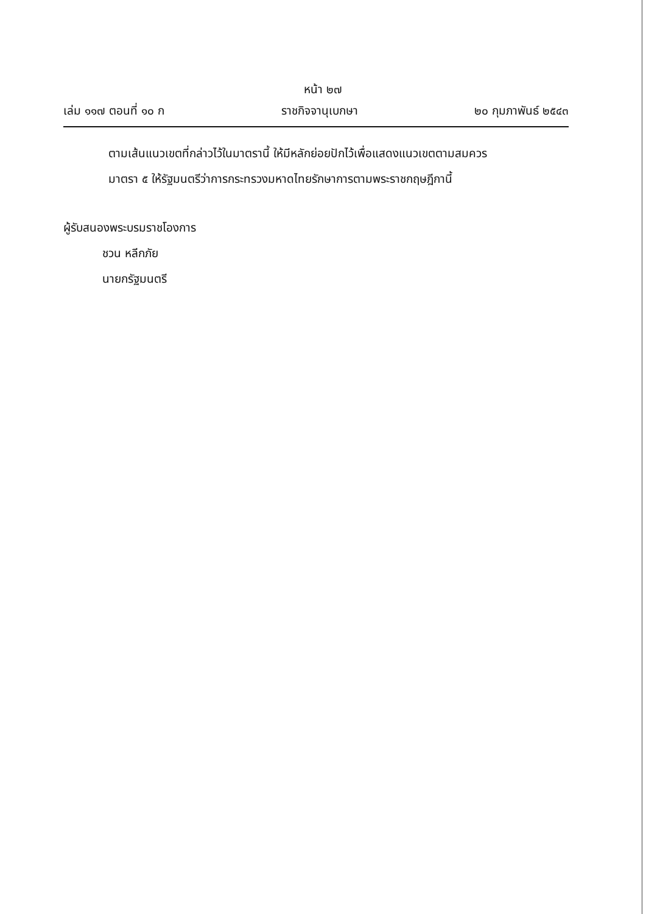หน้า ๒๗
เล่ม ๑๑๗ ตอนที่ ๑๐ ก ราชกิจจานุเบกษา ๒๐ กุมภาพันธ์ ๒๕๔๓
ตามเส้นแนวเขตที่กล่าวไว้ในมาตรานี้ ให้มีหลักย่อยปักไว้เพื่อแสดงแนวเขตตามสมควร
มาตรา ๕ ให้รัฐมนตรีว่าการกระทรวงมหาดไทยรักษาการตามพระราชกฤษฎีกานี้
ผู้รับสนองพระบรมราชโองการ
ชวน หลีกภัย
นายกรัฐมนตรี